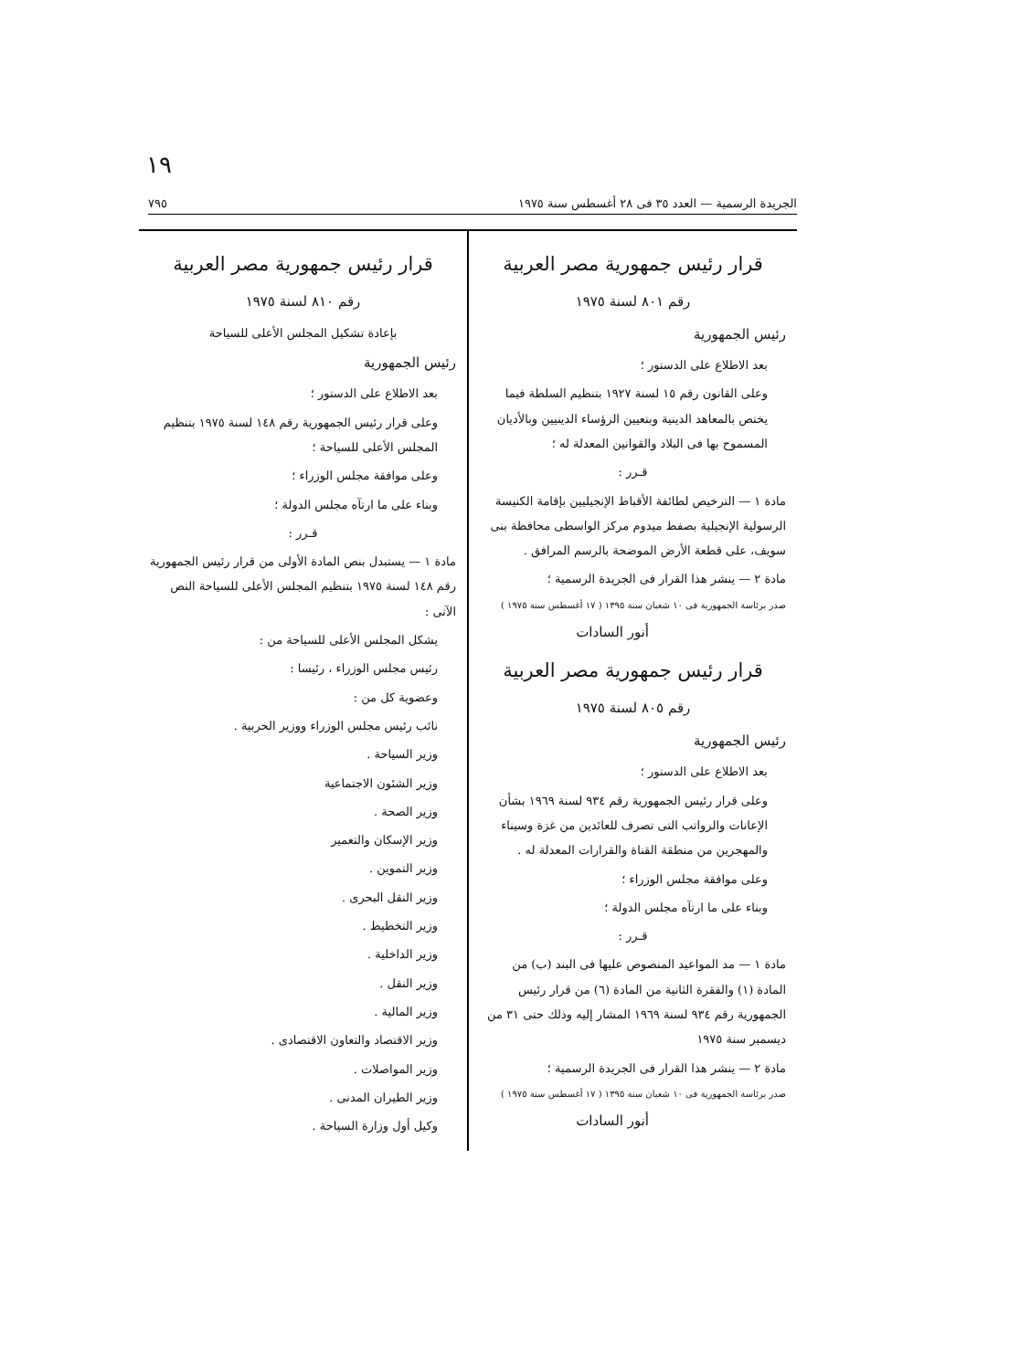١٩
الجريدة الرسمية — العدد ٣٥ فى ٢٨ أغسطس سنة ١٩٧٥ ٧٩٥
قرار رئيس جمهورية مصر العربية
رقم ٨٠١ لسنة ١٩٧٥
رئيس الجمهورية
بعد الاطلاع على الدستور ؛
وعلى القانون رقم ١٥ لسنة ١٩٢٧ بتنظيم السلطة فيما يختص بالمعاهد الدينية وبتعيين الرؤساء الدينيين وبالأديان المسموح بها فى البلاد والقوانين المعدلة له ؛
قـرر :
مادة ١ — الترخيص لطائفة الأقباط الإنجيليين بإقامة الكنيسة الرسولية الإنجيلية بصفط ميدوم مركز الواسطى محافظة بنى سويف، على قطعة الأرض الموضحة بالرسم المرافق .
مادة ٢ — ينشر هذا القرار فى الجريدة الرسمية ؛
صدر برئاسة الجمهورية فى ١٠ شعبان سنة ١٣٩٥ ( ١٧ أغسطس سنة ١٩٧٥ )
أنور السادات
قرار رئيس جمهورية مصر العربية
رقم ٨٠٥ لسنة ١٩٧٥
رئيس الجمهورية
بعد الاطلاع على الدستور ؛
وعلى قرار رئيس الجمهورية رقم ٩٣٤ لسنة ١٩٦٩ بشأن الإعانات والرواتب التى تصرف للعائدين من غزة وسيناء والمهجرين من منطقة القناة والقرارات المعدلة له .
وعلى موافقة مجلس الوزراء ؛
وبناء على ما ارتآه مجلس الدولة ؛
قـرر :
مادة ١ — مد المواعيد المنصوص عليها فى البند (ب) من المادة (١) والفقرة الثانية من المادة (٦) من قرار رئيس الجمهورية رقم ٩٣٤ لسنة ١٩٦٩ المشار إليه وذلك حتى ٣١ من ديسمبر سنة ١٩٧٥
مادة ٢ — ينشر هذا القرار فى الجريدة الرسمية ؛
صدر برئاسة الجمهورية فى ١٠ شعبان سنة ١٣٩٥ ( ١٧ أغسطس سنة ١٩٧٥ )
أنور السادات
قرار رئيس جمهورية مصر العربية
رقم ٨١٠ لسنة ١٩٧٥
بإعادة تشكيل المجلس الأعلى للسياحة
رئيس الجمهورية
بعد الاطلاع على الدستور ؛
وعلى قرار رئيس الجمهورية رقم ١٤٨ لسنة ١٩٧٥ بتنظيم المجلس الأعلى للسياحة ؛
وعلى موافقة مجلس الوزراء ؛
وبناء على ما ارتآه مجلس الدولة ؛
قـرر :
مادة ١ — يستبدل بنص المادة الأولى من قرار رئيس الجمهورية رقم ١٤٨ لسنة ١٩٧٥ بتنظيم المجلس الأعلى للسياحة النص الآتى :
يشكل المجلس الأعلى للسياحة من :
رئيس مجلس الوزراء ، رئيسا :
وعضوية كل من :
نائب رئيس مجلس الوزراء ووزير الحربية .
وزير السياحة .
وزير الشئون الاجتماعية
وزير الصحة .
وزير الإسكان والتعمير
وزير التموين .
وزير النقل البحرى .
وزير التخطيط .
وزير الداخلية .
وزير النقل .
وزير المالية .
وزير الاقتصاد والتعاون الاقتصادى .
وزير المواصلات .
وزير الطيران المدنى .
وكيل أول وزارة السياحة .